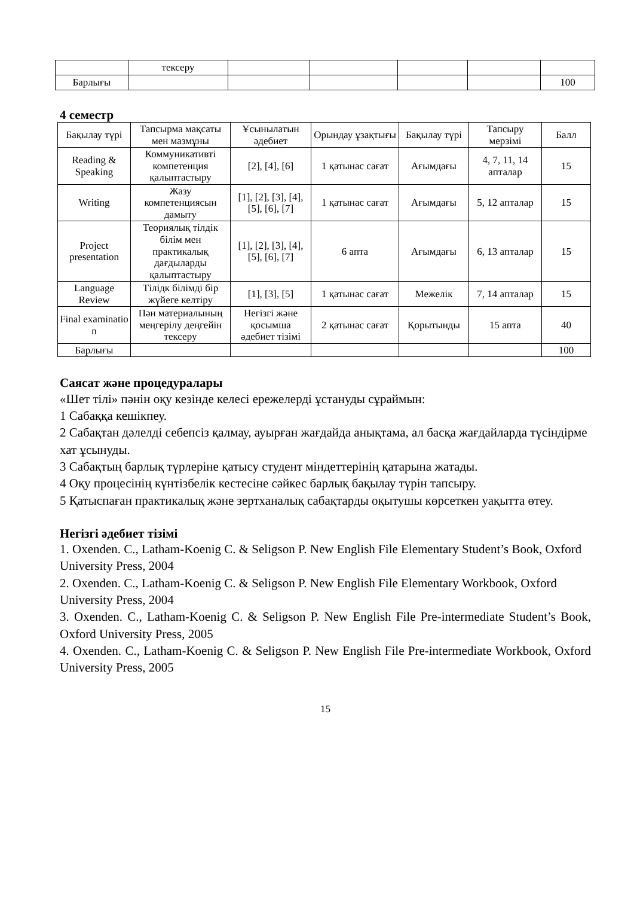| | тексеру | | | | | |
| Барлығы | | | | | | 100 |
4 семестр
| Бақылау түрі | Тапсырма мақсаты мен мазмұны | Ұсынылатын әдебиет | Орындау ұзақтығы | Бақылау түрі | Тапсыру мерзімі | Балл |
| --- | --- | --- | --- | --- | --- | --- |
| Reading & Speaking | Коммуникативті компетенция қалыптастыру | [2], [4], [6] | 1 қатынас сағат | Ағымдағы | 4, 7, 11, 14 апталар | 15 |
| Writing | Жазу компетенциясын дамыту | [1], [2], [3], [4], [5], [6], [7] | 1 қатынас сағат | Ағымдағы | 5, 12 апталар | 15 |
| Project presentation | Теориялық тілдік білім мен практикалық дағдыларды қалыптастыру | [1], [2], [3], [4], [5], [6], [7] | 6 апта | Ағымдағы | 6, 13 апталар | 15 |
| Language Review | Тілідк білімді бір жүйеге келтіру | [1], [3], [5] | 1 қатынас сағат | Межелік | 7, 14 апталар | 15 |
| Final examinatio n | Пән материалының меңгерілу деңгейін тексеру | Негізгі және қосымша әдебиет тізімі | 2 қатынас сағат | Қорытынды | 15 апта | 40 |
| Барлығы | | | | | | 100 |
Саясат және процедуралары
«Шет тілі» пәнін оқу кезінде келесі ережелерді ұстануды сұраймын:
1 Сабаққа кешікпеу.
2 Сабақтан дәлелді себепсіз қалмау, ауырған жағдайда анықтама, ал басқа жағдайларда түсіндірме хат ұсынуды.
3 Сабақтың барлық түрлеріне қатысу студент міндеттерінің қатарына жатады.
4 Оқу процесінің күнтізбелік кестесіне сәйкес барлық бақылау түрін тапсыру.
5 Қатыспаған практикалық және зертханалық сабақтарды оқытушы көрсеткен уақытта өтеу.
Негізгі әдебиет тізімі
1. Oxenden. C., Latham-Koenig C. & Seligson P. New English File Elementary Student’s Book, Oxford University Press, 2004
2. Oxenden. C., Latham-Koenig C. & Seligson P. New English File Elementary Workbook, Oxford University Press, 2004
3. Oxenden. C., Latham-Koenig C. & Seligson P. New English File Pre-intermediate Student’s Book, Oxford University Press, 2005
4. Oxenden. C., Latham-Koenig C. & Seligson P. New English File Pre-intermediate Workbook, Oxford University Press, 2005
15